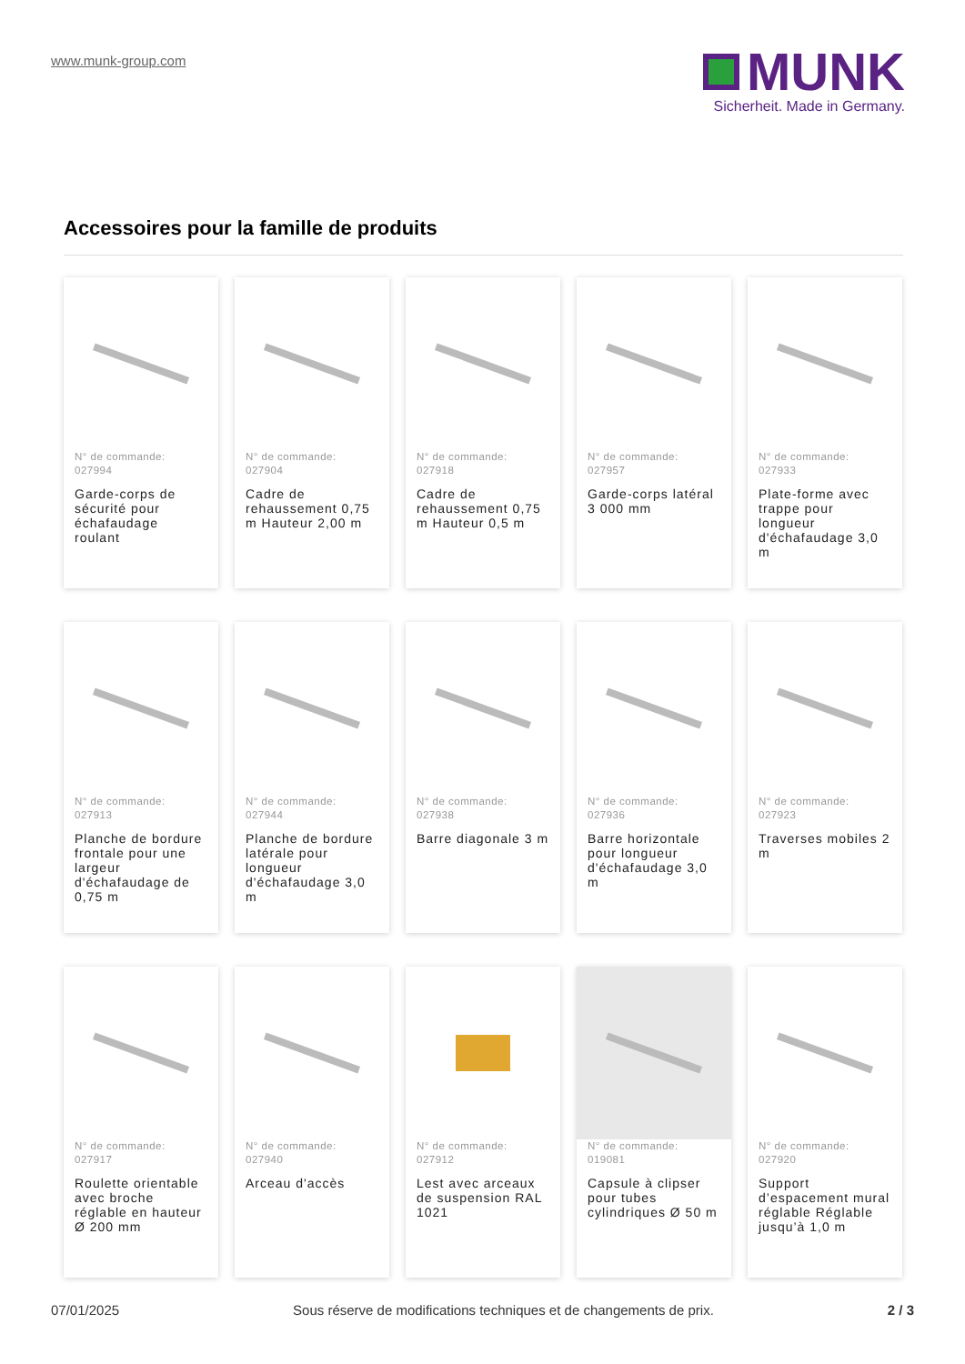www.munk-group.com
MUNK
Sicherheit. Made in Germany.
Accessoires pour la famille de produits
N° de commande:
027994
Garde-corps de sécurité pour échafaudage roulant
N° de commande:
027904
Cadre de rehaussement 0,75 m Hauteur 2,00 m
N° de commande:
027918
Cadre de rehaussement 0,75 m Hauteur 0,5 m
N° de commande:
027957
Garde-corps latéral 3 000 mm
N° de commande:
027933
Plate-forme avec trappe pour longueur d'échafaudage 3,0 m
N° de commande:
027913
Planche de bordure frontale pour une largeur d'échafaudage de 0,75 m
N° de commande:
027944
Planche de bordure latérale pour longueur d'échafaudage 3,0 m
N° de commande:
027938
Barre diagonale 3 m
N° de commande:
027936
Barre horizontale pour longueur d'échafaudage 3,0 m
N° de commande:
027923
Traverses mobiles 2 m
N° de commande:
027917
Roulette orientable avec broche réglable en hauteur Ø 200 mm
N° de commande:
027940
Arceau d'accès
N° de commande:
027912
Lest avec arceaux de suspension RAL 1021
N° de commande:
019081
Capsule à clipser pour tubes cylindriques Ø 50 m
N° de commande:
027920
Support d’espacement mural réglable Réglable jusqu’à 1,0 m
07/01/2025 Sous réserve de modifications techniques et de changements de prix. 2 / 3